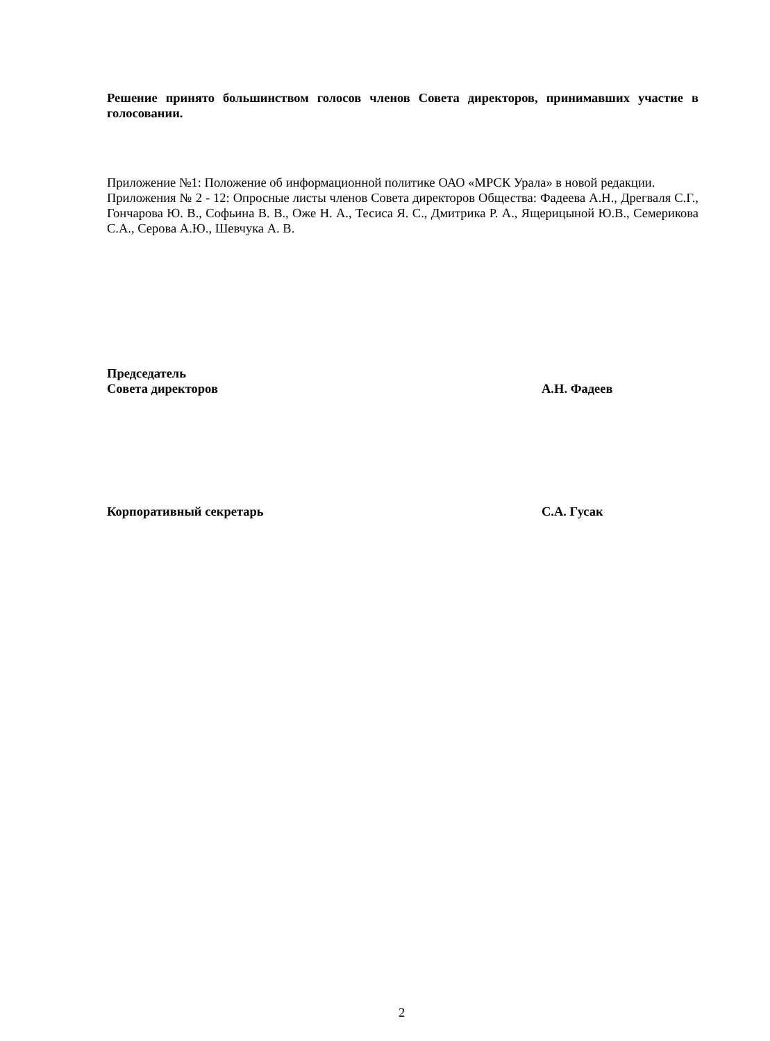Решение принято большинством голосов членов Совета директоров, принимавших участие в голосовании.
Приложение №1: Положение об информационной политике ОАО «МРСК Урала» в новой редакции.
Приложения № 2 - 12: Опросные листы членов Совета директоров Общества: Фадеева А.Н., Дрегваля С.Г., Гончарова Ю. В., Софьина В. В., Оже Н. А., Тесиса Я. С., Дмитрика Р. А., Ящерицыной Ю.В., Семерикова С.А., Серова А.Ю., Шевчука А. В.
Председатель
Совета директоров
А.Н. Фадеев
Корпоративный секретарь С.А. Гусак
2